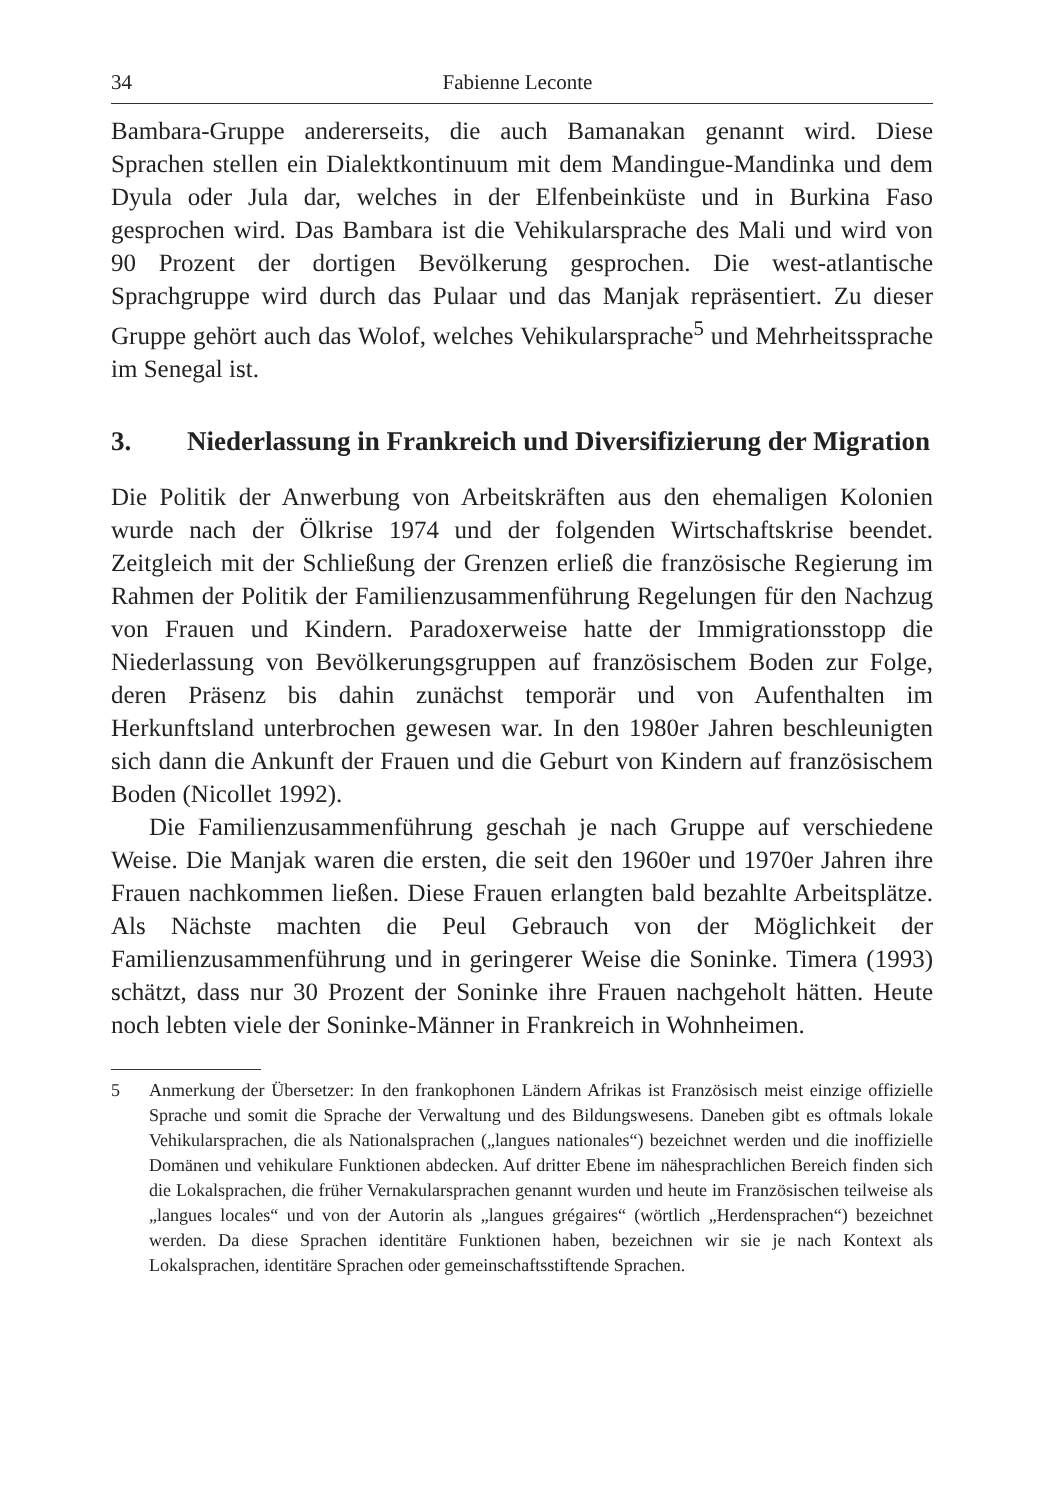34 Fabienne Leconte
Bambara-Gruppe andererseits, die auch Bamanakan genannt wird. Diese Sprachen stellen ein Dialektkontinuum mit dem Mandingue-Mandinka und dem Dyula oder Jula dar, welches in der Elfenbeinküste und in Burkina Faso gesprochen wird. Das Bambara ist die Vehikularsprache des Mali und wird von 90 Prozent der dortigen Bevölkerung gesprochen. Die west-atlantische Sprachgruppe wird durch das Pulaar und das Manjak repräsentiert. Zu dieser Gruppe gehört auch das Wolof, welches Vehikularsprache<sup>5</sup> und Mehrheits­sprache im Senegal ist.
3. Niederlassung in Frankreich und Diversifizierung der Migration
Die Politik der Anwerbung von Arbeitskräften aus den ehemaligen Kolonien wurde nach der Ölkrise 1974 und der folgenden Wirtschaftskrise beendet. Zeitgleich mit der Schließung der Grenzen erließ die französische Regierung im Rahmen der Politik der Familienzusammenführung Regelungen für den Nachzug von Frauen und Kindern. Paradoxerweise hatte der Immigrations­stopp die Niederlassung von Bevölkerungsgruppen auf französischem Boden zur Folge, deren Präsenz bis dahin zunächst temporär und von Aufenthalten im Herkunftsland unterbrochen gewesen war. In den 1980er Jahren beschleu­nigten sich dann die Ankunft der Frauen und die Geburt von Kindern auf französischem Boden (Nicollet 1992).
Die Familienzusammenführung geschah je nach Gruppe auf verschiedene Weise. Die Manjak waren die ersten, die seit den 1960er und 1970er Jah­ren ihre Frauen nachkommen ließen. Diese Frauen erlangten bald bezahlte Arbeitsplätze. Als Nächste machten die Peul Gebrauch von der Möglichkeit der Familienzusammenführung und in geringerer Weise die Soninke. Timera (1993) schätzt, dass nur 30 Prozent der Soninke ihre Frauen nachgeholt hätten. Heute noch lebten viele der Soninke-Männer in Frankreich in Wohnheimen.
5 Anmerkung der Übersetzer: In den frankophonen Ländern Afrikas ist Französisch meist einzige offizielle Sprache und somit die Sprache der Verwaltung und des Bildungswesens. Daneben gibt es oftmals lokale Vehikularsprachen, die als Nationalsprachen („langues nationales“) bezeichnet werden und die inoffizielle Domänen und vehikulare Funktionen abdecken. Auf dritter Ebene im nähesprachlichen Bereich finden sich die Lokalsprachen, die früher Vernakularsprachen genannt wurden und heute im Französischen teilweise als „langues locales“ und von der Autorin als „langues grégaires“ (wörtlich „Herdensprachen“) bezeichnet werden. Da diese Sprachen identitäre Funktionen haben, bezeichnen wir sie je nach Kontext als Lokalsprachen, identitäre Sprachen oder gemeinschaftsstiftende Sprachen.